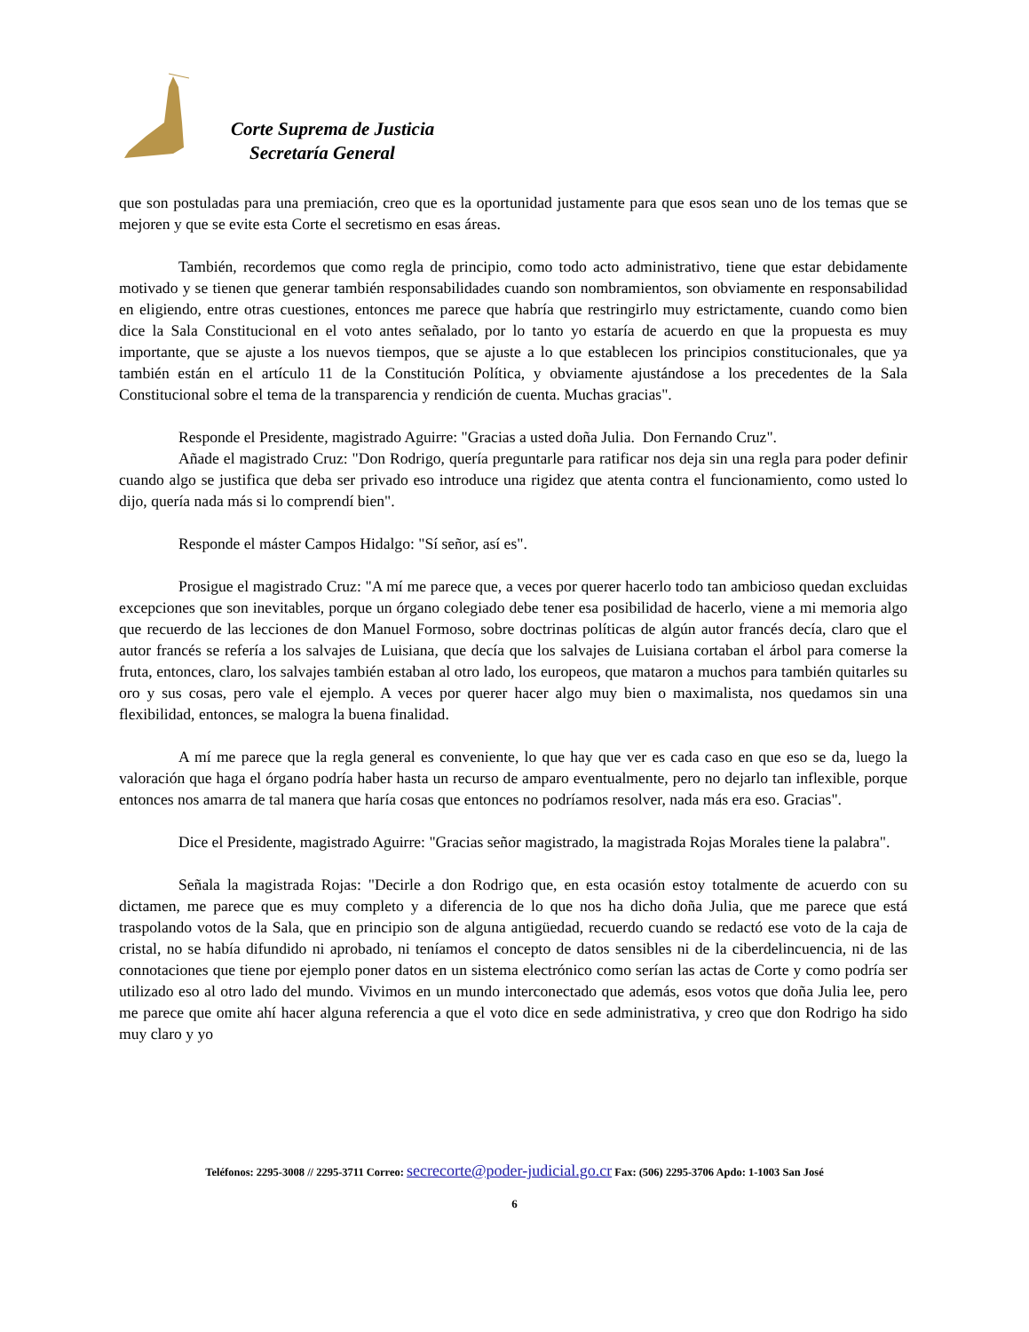Corte Suprema de Justicia
Secretaría General
que son postuladas para una premiación, creo que es la oportunidad justamente para que esos sean uno de los temas que se mejoren y que se evite esta Corte el secretismo en esas áreas.
También, recordemos que como regla de principio, como todo acto administrativo, tiene que estar debidamente motivado y se tienen que generar también responsabilidades cuando son nombramientos, son obviamente en responsabilidad en eligiendo, entre otras cuestiones, entonces me parece que habría que restringirlo muy estrictamente, cuando como bien dice la Sala Constitucional en el voto antes señalado, por lo tanto yo estaría de acuerdo en que la propuesta es muy importante, que se ajuste a los nuevos tiempos, que se ajuste a lo que establecen los principios constitucionales, que ya también están en el artículo 11 de la Constitución Política, y obviamente ajustándose a los precedentes de la Sala Constitucional sobre el tema de la transparencia y rendición de cuenta. Muchas gracias".
Responde el Presidente, magistrado Aguirre: "Gracias a usted doña Julia. Don Fernando Cruz".
Añade el magistrado Cruz: "Don Rodrigo, quería preguntarle para ratificar nos deja sin una regla para poder definir cuando algo se justifica que deba ser privado eso introduce una rigidez que atenta contra el funcionamiento, como usted lo dijo, quería nada más si lo comprendí bien".
Responde el máster Campos Hidalgo: "Sí señor, así es".
Prosigue el magistrado Cruz: "A mí me parece que, a veces por querer hacerlo todo tan ambicioso quedan excluidas excepciones que son inevitables, porque un órgano colegiado debe tener esa posibilidad de hacerlo, viene a mi memoria algo que recuerdo de las lecciones de don Manuel Formoso, sobre doctrinas políticas de algún autor francés decía, claro que el autor francés se refería a los salvajes de Luisiana, que decía que los salvajes de Luisiana cortaban el árbol para comerse la fruta, entonces, claro, los salvajes también estaban al otro lado, los europeos, que mataron a muchos para también quitarles su oro y sus cosas, pero vale el ejemplo. A veces por querer hacer algo muy bien o maximalista, nos quedamos sin una flexibilidad, entonces, se malogra la buena finalidad.
A mí me parece que la regla general es conveniente, lo que hay que ver es cada caso en que eso se da, luego la valoración que haga el órgano podría haber hasta un recurso de amparo eventualmente, pero no dejarlo tan inflexible, porque entonces nos amarra de tal manera que haría cosas que entonces no podríamos resolver, nada más era eso. Gracias".
Dice el Presidente, magistrado Aguirre: "Gracias señor magistrado, la magistrada Rojas Morales tiene la palabra".
Señala la magistrada Rojas: "Decirle a don Rodrigo que, en esta ocasión estoy totalmente de acuerdo con su dictamen, me parece que es muy completo y a diferencia de lo que nos ha dicho doña Julia, que me parece que está traspolando votos de la Sala, que en principio son de alguna antigüedad, recuerdo cuando se redactó ese voto de la caja de cristal, no se había difundido ni aprobado, ni teníamos el concepto de datos sensibles ni de la ciberdelincuencia, ni de las connotaciones que tiene por ejemplo poner datos en un sistema electrónico como serían las actas de Corte y como podría ser utilizado eso al otro lado del mundo. Vivimos en un mundo interconectado que además, esos votos que doña Julia lee, pero me parece que omite ahí hacer alguna referencia a que el voto dice en sede administrativa, y creo que don Rodrigo ha sido muy claro y yo
Teléfonos: 2295-3008 // 2295-3711 Correo: secrecorte@poder-judicial.go.cr Fax: (506) 2295-3706 Apdo: 1-1003 San José
6